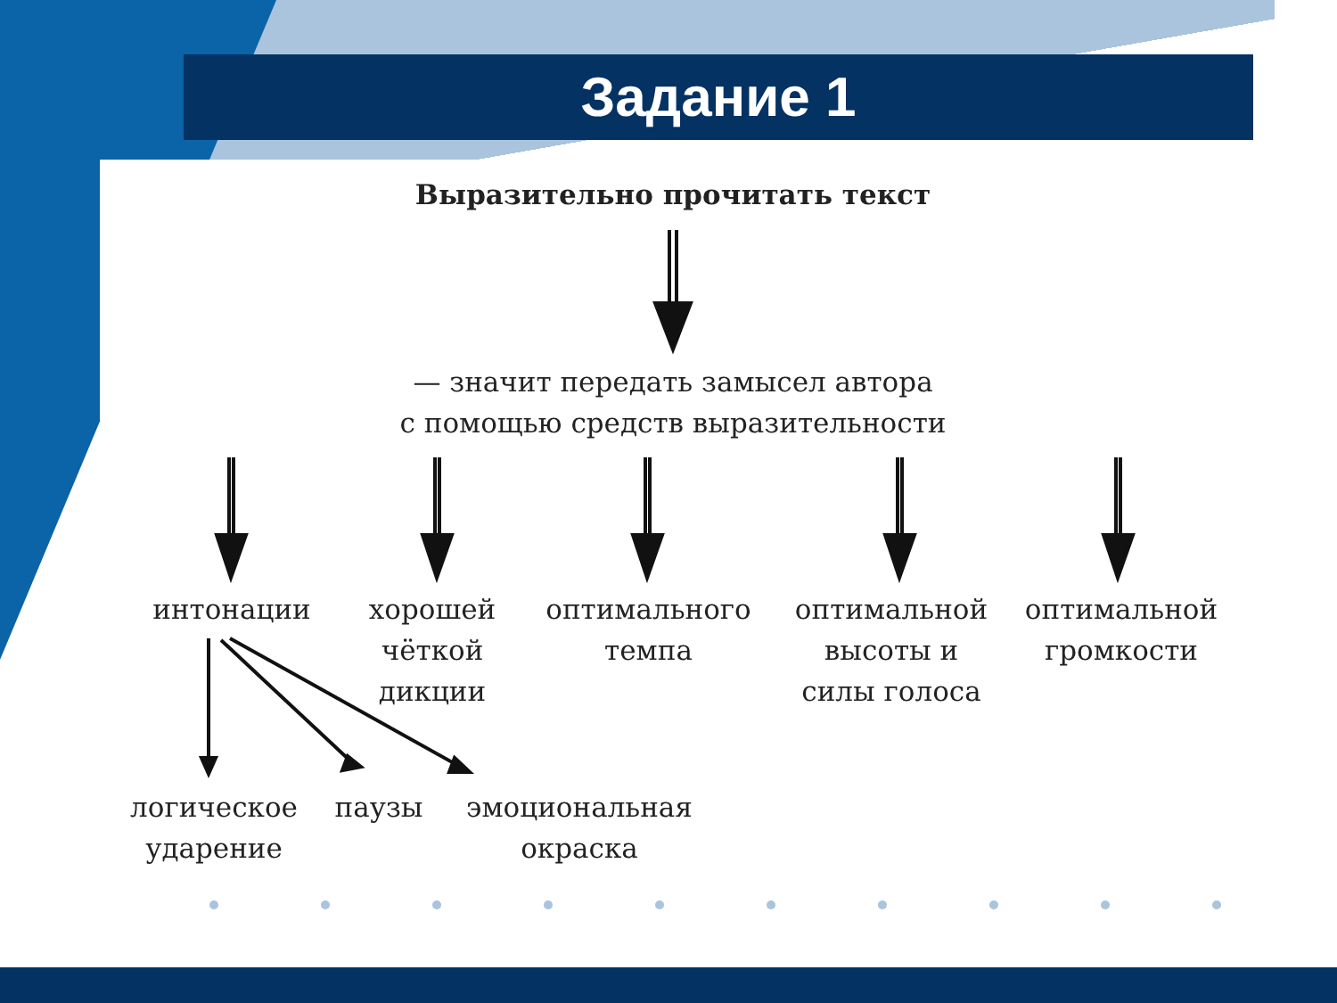Задание 1
Выразительно прочитать текст
— значит передать замысел автора
с помощью средств выразительности
интонации
хорошей
чёткой
дикции
оптимального
темпа
оптимальной
высоты и
силы голоса
оптимальной
громкости
логическое
ударение
паузы
эмоциональная
окраска